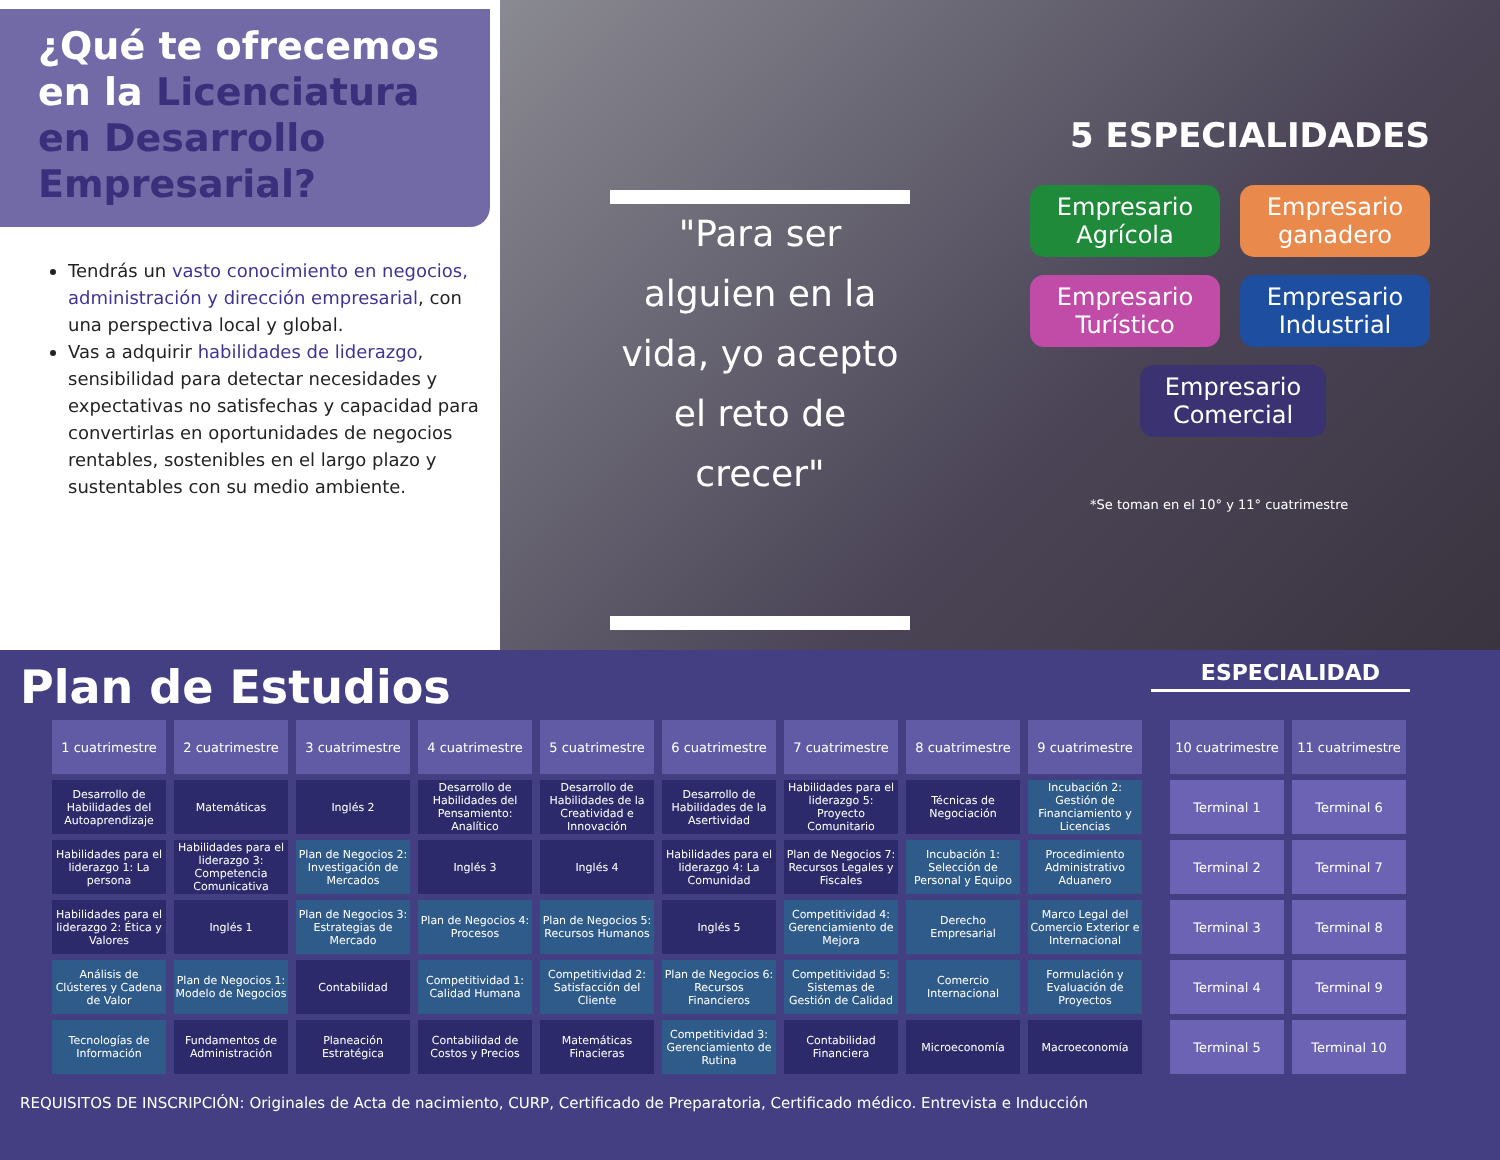¿Qué te ofrecemos en la Licenciatura en Desarrollo Empresarial?
Tendrás un vasto conocimiento en negocios, administración y dirección empresarial, con una perspectiva local y global.
Vas a adquirir habilidades de liderazgo, sensibilidad para detectar necesidades y expectativas no satisfechas y capacidad para convertirlas en oportunidades de negocios rentables, sostenibles en el largo plazo y sustentables con su medio ambiente.
"Para ser alguien en la vida, yo acepto el reto de crecer"
5 ESPECIALIDADES
Empresario Agrícola
Empresario ganadero
Empresario Turístico
Empresario Industrial
Empresario Comercial
*Se toman en el 10° y 11° cuatrimestre
Plan de Estudios
ESPECIALIDAD
| 1 cuatrimestre | 2 cuatrimestre | 3 cuatrimestre | 4 cuatrimestre | 5 cuatrimestre | 6 cuatrimestre | 7 cuatrimestre | 8 cuatrimestre | 9 cuatrimestre | | 10 cuatrimestre | 11 cuatrimestre |
| Desarrollo de Habilidades del Autoaprendizaje | Matemáticas | Inglés 2 | Desarrollo de Habilidades del Pensamiento: Analítico | Desarrollo de Habilidades de la Creatividad e Innovación | Desarrollo de Habilidades de la Asertividad | Habilidades para el liderazgo 5: Proyecto Comunitario | Técnicas de Negociación | Incubación 2: Gestión de Financiamiento y Licencias | | Terminal 1 | Terminal 6 |
| Habilidades para el liderazgo 1: La persona | Habilidades para el liderazgo 3: Competencia Comunicativa | Plan de Negocios 2: Investigación de Mercados | Inglés 3 | Inglés 4 | Habilidades para el liderazgo 4: La Comunidad | Plan de Negocios 7: Recursos Legales y Fiscales | Incubación 1: Selección de Personal y Equipo | Procedimiento Administrativo Aduanero | | Terminal 2 | Terminal 7 |
| Habilidades para el liderazgo 2: Ética y Valores | Inglés 1 | Plan de Negocios 3: Estrategias de Mercado | Plan de Negocios 4: Procesos | Plan de Negocios 5: Recursos Humanos | Inglés 5 | Competitividad 4: Gerenciamiento de Mejora | Derecho Empresarial | Marco Legal del Comercio Exterior e Internacional | | Terminal 3 | Terminal 8 |
| Análisis de Clústeres y Cadena de Valor | Plan de Negocios 1: Modelo de Negocios | Contabilidad | Competitividad 1: Calidad Humana | Competitividad 2: Satisfacción del Cliente | Plan de Negocios 6: Recursos Financieros | Competitividad 5: Sistemas de Gestión de Calidad | Comercio Internacional | Formulación y Evaluación de Proyectos | | Terminal 4 | Terminal 9 |
| Tecnologías de Información | Fundamentos de Administración | Planeación Estratégica | Contabilidad de Costos y Precios | Matemáticas Finacieras | Competitividad 3: Gerenciamiento de Rutina | Contabilidad Financiera | Microeconomía | Macroeconomía | | Terminal 5 | Terminal 10 |
REQUISITOS DE INSCRIPCIÓN: Originales de Acta de nacimiento, CURP, Certificado de Preparatoria, Certificado médico. Entrevista e Inducción